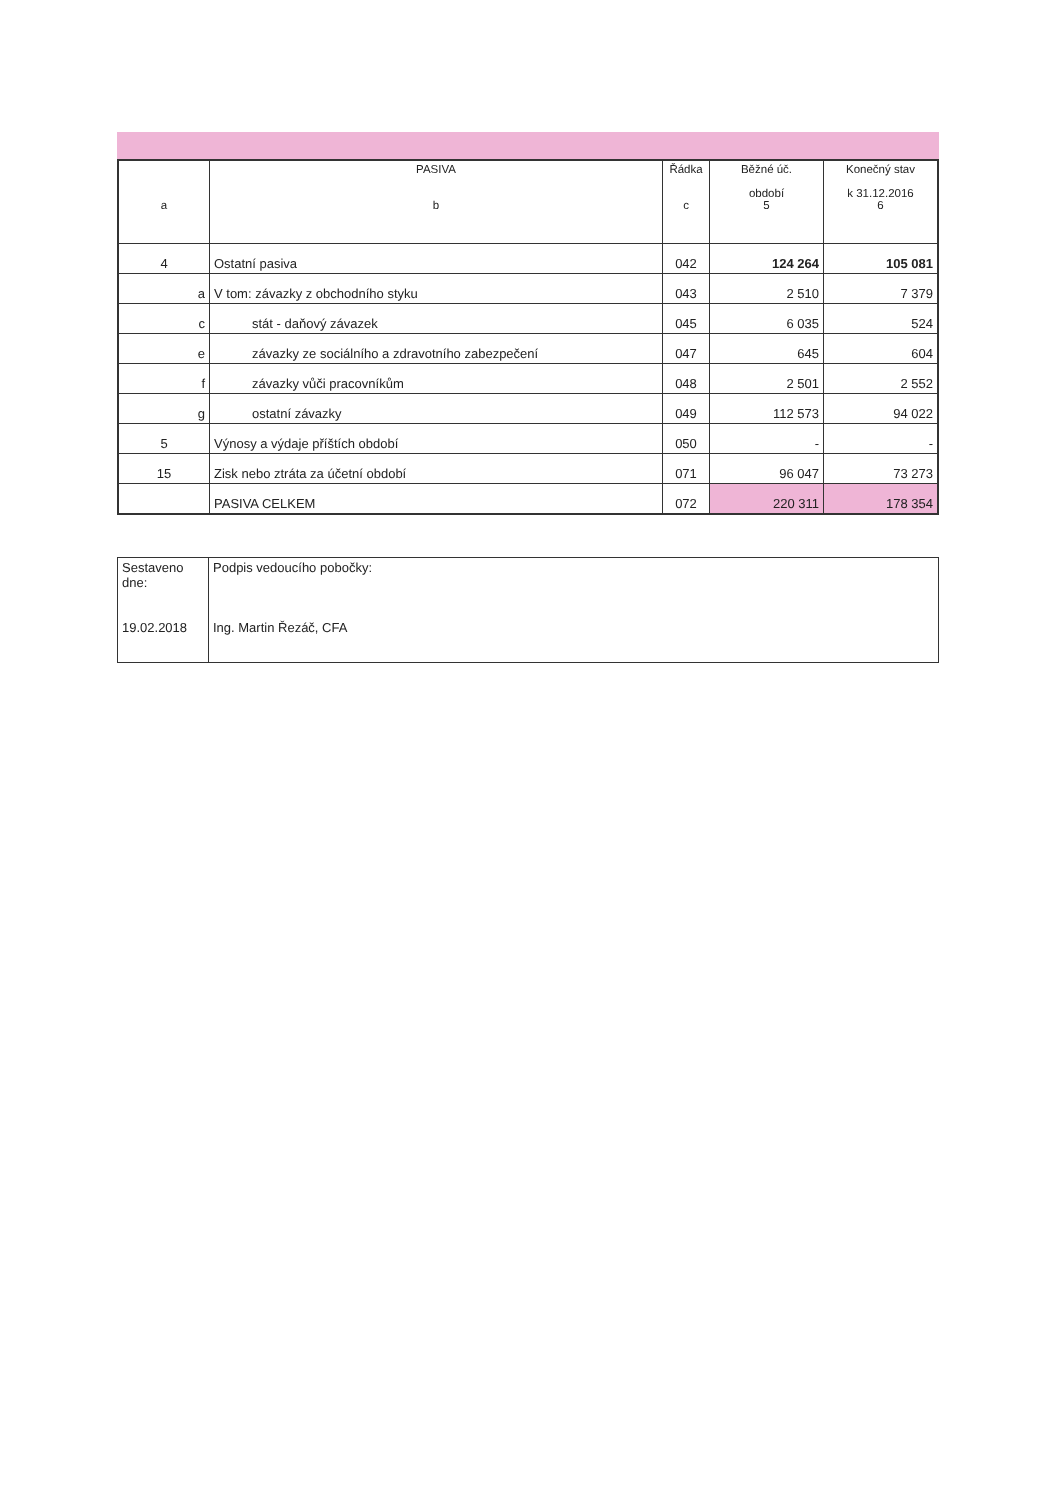| a | PASIVA b | Řádka c | Běžné úč. období 5 | Konečný stav k 31.12.2016 6 |
| 4 | Ostatní pasiva | 042 | 124 264 | 105 081 |
| a | V tom: závazky z obchodního styku | 043 | 2 510 | 7 379 |
| c | stát - daňový závazek | 045 | 6 035 | 524 |
| e | závazky ze sociálního a zdravotního zabezpečení | 047 | 645 | 604 |
| f | závazky vůči pracovníkům | 048 | 2 501 | 2 552 |
| g | ostatní závazky | 049 | 112 573 | 94 022 |
| 5 | Výnosy a výdaje příštích období | 050 | - | - |
| 15 | Zisk nebo ztráta za účetní období | 071 | 96 047 | 73 273 |
| | PASIVA CELKEM | 072 | 220 311 | 178 354 |
| Sestaveno dne: 19.02.2018 | Podpis vedoucího pobočky: Ing. Martin Řezáč, CFA |